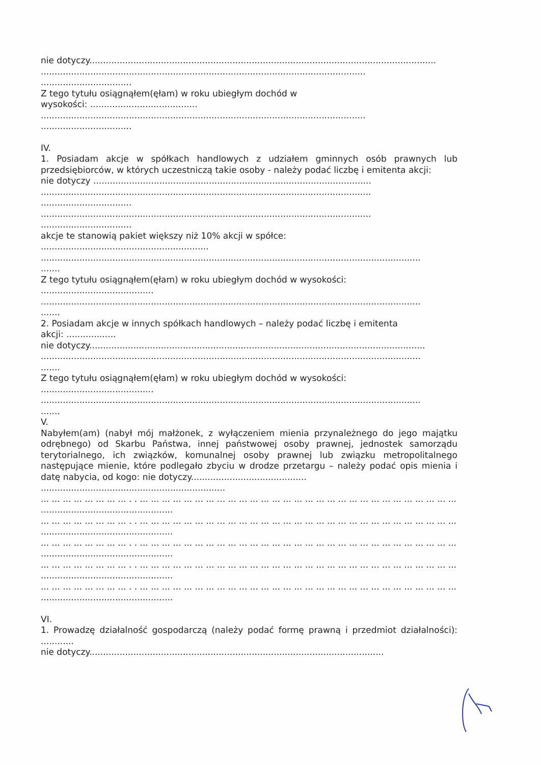nie dotyczy..............................................................................................................................
......................................................................................................................
.................................
Z tego tytułu osiągnąłem(ęłam) w roku ubiegłym dochód w
wysokości: .......................................
......................................................................................................................
.................................
IV.
1. Posiadam akcje w spółkach handlowych z udziałem gminnych osób prawnych lub przedsiębiorców, w których uczestniczą takie osoby - należy podać liczbę i emitenta akcji:
nie dotyczy .....................................................................................................
........................................................................................................................
.................................
........................................................................................................................
.................................
akcje te stanowią pakiet większy niż 10% akcji w spółce:
.............................................................
..........................................................................................................................................
.......
Z tego tytułu osiągnąłem(ęłam) w roku ubiegłym dochód w wysokości:
.........................................
..........................................................................................................................................
.......
2. Posiadam akcje w innych spółkach handlowych – należy podać liczbę i emitenta
akcji: ..................
nie dotyczy..........................................................................................................................
..........................................................................................................................................
.......
Z tego tytułu osiągnąłem(ęłam) w roku ubiegłym dochód w wysokości:
.........................................
..........................................................................................................................................
.......
V.
Nabyłem(am) (nabył mój małżonek, z wyłączeniem mienia przynależnego do jego majątku odrębnego) od Skarbu Państwa, innej państwowej osoby prawnej, jednostek samorządu terytorialnego, ich związków, komunalnej osoby prawnej lub związku metropolitalnego następujące mienie, które podlegało zbyciu w drodze przetargu – należy podać opis mienia i datę nabycia, od kogo: nie dotyczy..........................................
...................................................................
... ... ... ... ... ... ... ... . . ... ... ... ... ... ... ... ... ... ... ... ... ... ... ... ... ... ... ... ... ... ... ... ... ... ... ... ... ... . .
................................................
... ... ... ... ... ... ... ... . . ... ... ... ... ... ... ... ... ... ... ... ... ... ... ... ... ... ... ... ... ... ... ... ... ... ... ... ... ... . .
................................................
... ... ... ... ... ... ... ... . . ... ... ... ... ... ... ... ... ... ... ... ... ... ... ... ... ... ... ... ... ... ... ... ... ... ... ... ... ... . .
................................................
... ... ... ... ... ... ... ... . . ... ... ... ... ... ... ... ... ... ... ... ... ... ... ... ... ... ... ... ... ... ... ... ... ... ... ... ... ... . .
................................................
... ... ... ... ... ... ... ... . . ... ... ... ... ... ... ... ... ... ... ... ... ... ... ... ... ... ... ... ... ... ... ... ... ... ... ... ... ... . .
................................................
VI.
1. Prowadzę działalność gospodarczą (należy podać formę prawną i przedmiot działalności): ............
nie dotyczy...........................................................................................................